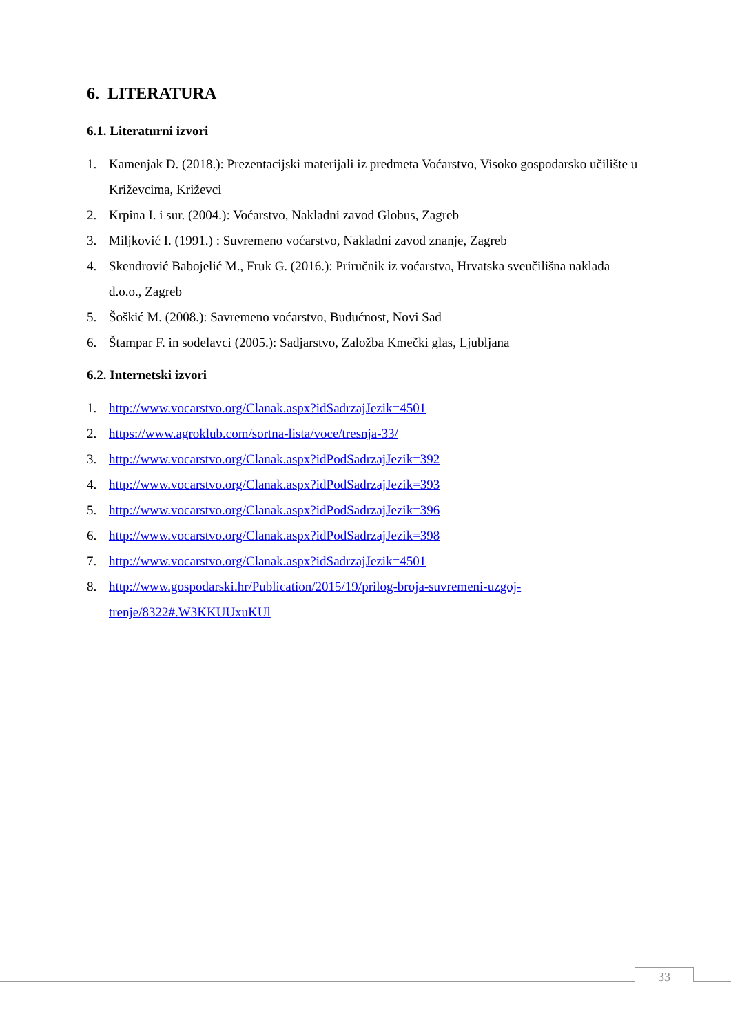6. LITERATURA
6.1. Literaturni izvori
1. Kamenjak D. (2018.): Prezentacijski materijali iz predmeta Voćarstvo, Visoko gospodarsko učilište u Križevcima, Križevci
2. Krpina I. i sur. (2004.): Voćarstvo, Nakladni zavod Globus, Zagreb
3. Miljković I. (1991.) : Suvremeno voćarstvo, Nakladni zavod znanje, Zagreb
4. Skendrović Babojelić M., Fruk G. (2016.): Priručnik iz voćarstva, Hrvatska sveučilišna naklada d.o.o., Zagreb
5. Šoškić M. (2008.): Savremeno voćarstvo, Budućnost, Novi Sad
6. Štampar F. in sodelavci (2005.): Sadjarstvo, Založba Kmečki glas, Ljubljana
6.2. Internetski izvori
1. http://www.vocarstvo.org/Clanak.aspx?idSadrzajJezik=4501
2. https://www.agroklub.com/sortna-lista/voce/tresnja-33/
3. http://www.vocarstvo.org/Clanak.aspx?idPodSadrzajJezik=392
4. http://www.vocarstvo.org/Clanak.aspx?idPodSadrzajJezik=393
5. http://www.vocarstvo.org/Clanak.aspx?idPodSadrzajJezik=396
6. http://www.vocarstvo.org/Clanak.aspx?idPodSadrzajJezik=398
7. http://www.vocarstvo.org/Clanak.aspx?idSadrzajJezik=4501
8. http://www.gospodarski.hr/Publication/2015/19/prilog-broja-suvremeni-uzgoj-trenje/8322#.W3KKUUxuKUl
33